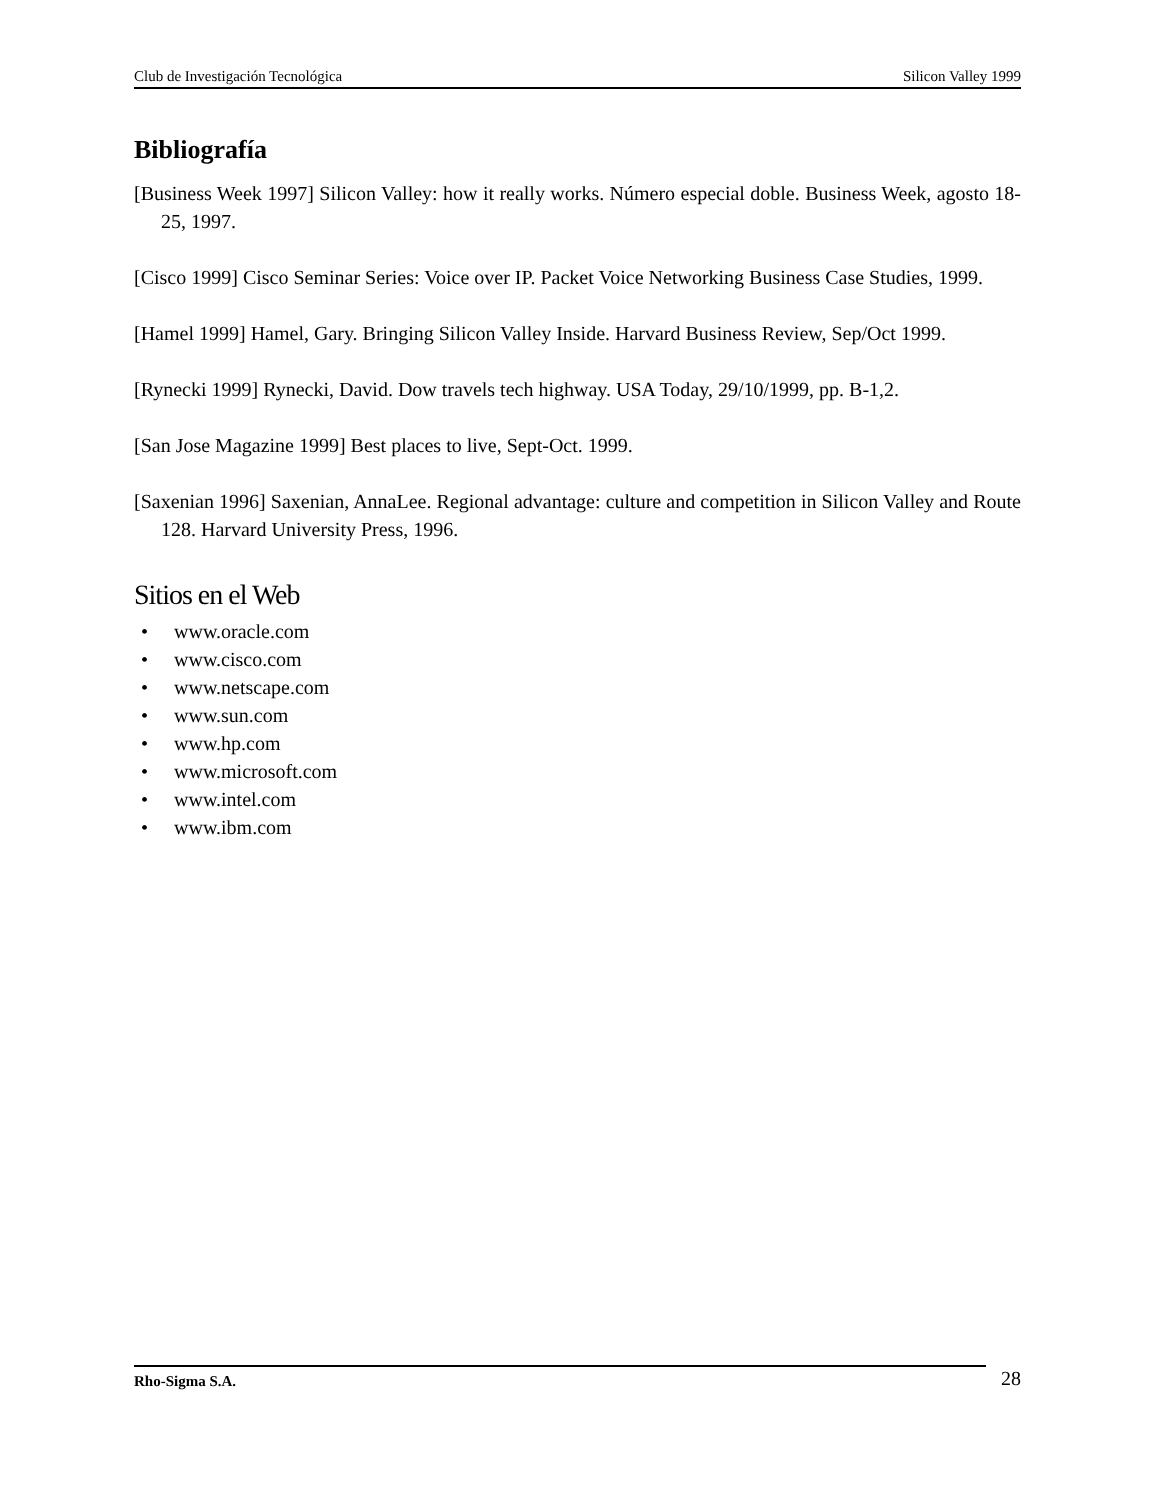Club de Investigación Tecnológica Silicon Valley 1999
Bibliografía
[Business Week 1997] Silicon Valley: how it really works. Número especial doble. Business Week, agosto 18-25, 1997.
[Cisco 1999] Cisco Seminar Series: Voice over IP. Packet Voice Networking Business Case Studies, 1999.
[Hamel 1999] Hamel, Gary. Bringing Silicon Valley Inside. Harvard Business Review, Sep/Oct 1999.
[Rynecki 1999] Rynecki, David. Dow travels tech highway. USA Today, 29/10/1999, pp. B-1,2.
[San Jose Magazine 1999] Best places to live, Sept-Oct. 1999.
[Saxenian 1996] Saxenian, AnnaLee. Regional advantage: culture and competition in Silicon Valley and Route 128. Harvard University Press, 1996.
Sitios en el Web
• www.oracle.com
• www.cisco.com
• www.netscape.com
• www.sun.com
• www.hp.com
• www.microsoft.com
• www.intel.com
• www.ibm.com
Rho-Sigma S.A. 28